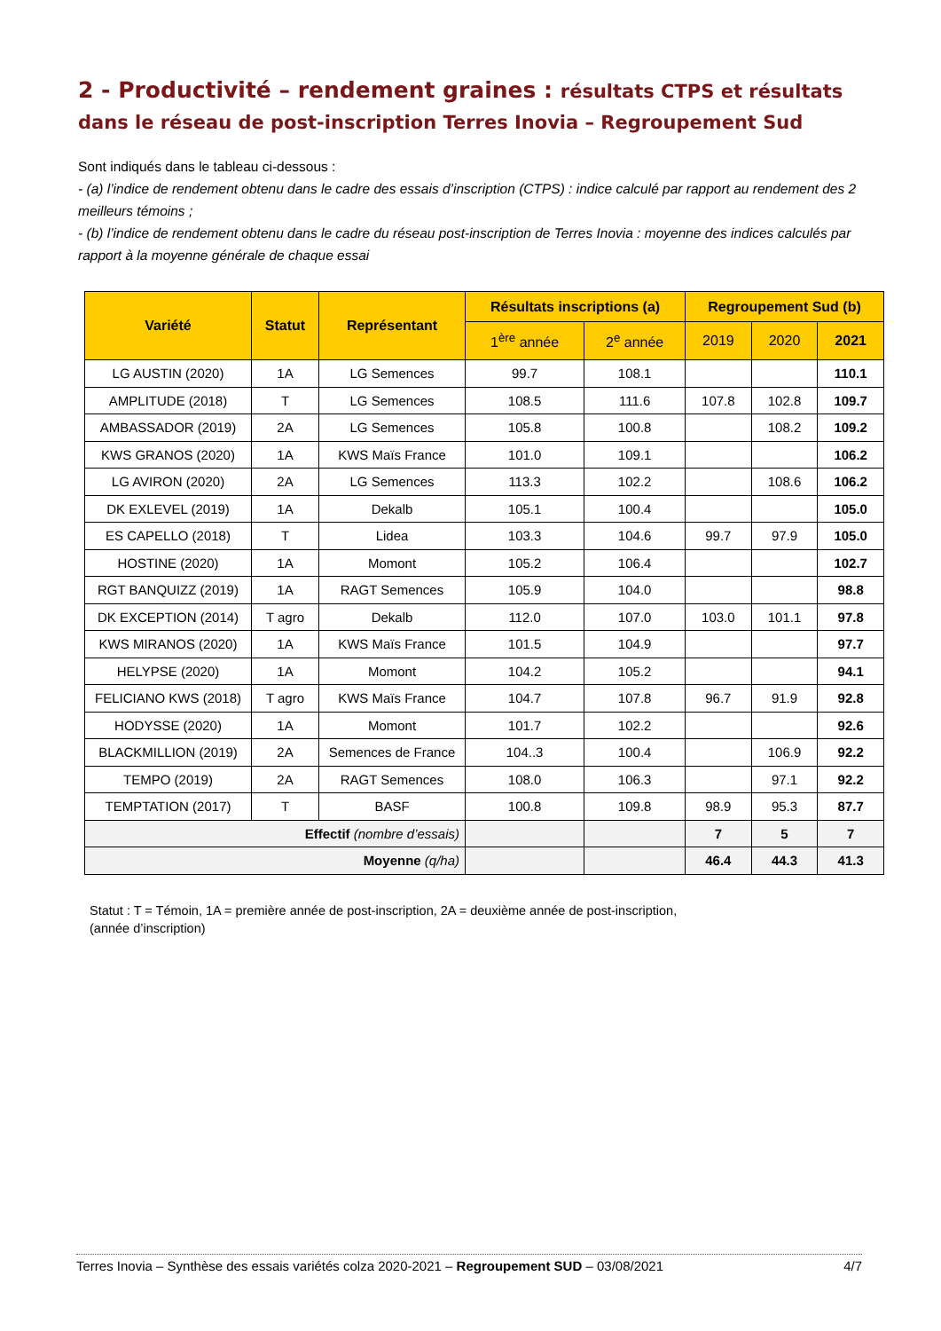2 - Productivité – rendement graines : résultats CTPS et résultats dans le réseau de post-inscription Terres Inovia – Regroupement Sud
Sont indiqués dans le tableau ci-dessous :
- (a) l’indice de rendement obtenu dans le cadre des essais d’inscription (CTPS) : indice calculé par rapport au rendement des 2 meilleurs témoins ;
- (b) l’indice de rendement obtenu dans le cadre du réseau post-inscription de Terres Inovia : moyenne des indices calculés par rapport à la moyenne générale de chaque essai
| Variété | Statut | Représentant | Résultats inscriptions (a) | | Regroupement Sud (b) | | |
| --- | --- | --- | --- | --- | --- | --- | --- |
| | | | 1<sup>ère</sup> année | 2<sup>e</sup> année | 2019 | 2020 | 2021 |
| LG AUSTIN (2020) | 1A | LG Semences | 99.7 | 108.1 | | | 110.1 |
| AMPLITUDE (2018) | T | LG Semences | 108.5 | 111.6 | 107.8 | 102.8 | 109.7 |
| AMBASSADOR (2019) | 2A | LG Semences | 105.8 | 100.8 | | 108.2 | 109.2 |
| KWS GRANOS (2020) | 1A | KWS Maïs France | 101.0 | 109.1 | | | 106.2 |
| LG AVIRON (2020) | 2A | LG Semences | 113.3 | 102.2 | | 108.6 | 106.2 |
| DK EXLEVEL (2019) | 1A | Dekalb | 105.1 | 100.4 | | | 105.0 |
| ES CAPELLO (2018) | T | Lidea | 103.3 | 104.6 | 99.7 | 97.9 | 105.0 |
| HOSTINE (2020) | 1A | Momont | 105.2 | 106.4 | | | 102.7 |
| RGT BANQUIZZ (2019) | 1A | RAGT Semences | 105.9 | 104.0 | | | 98.8 |
| DK EXCEPTION (2014) | T agro | Dekalb | 112.0 | 107.0 | 103.0 | 101.1 | 97.8 |
| KWS MIRANOS (2020) | 1A | KWS Maïs France | 101.5 | 104.9 | | | 97.7 |
| HELYPSE (2020) | 1A | Momont | 104.2 | 105.2 | | | 94.1 |
| FELICIANO KWS (2018) | T agro | KWS Maïs France | 104.7 | 107.8 | 96.7 | 91.9 | 92.8 |
| HODYSSE (2020) | 1A | Momont | 101.7 | 102.2 | | | 92.6 |
| BLACKMILLION (2019) | 2A | Semences de France | 104..3 | 100.4 | | 106.9 | 92.2 |
| TEMPO (2019) | 2A | RAGT Semences | 108.0 | 106.3 | | 97.1 | 92.2 |
| TEMPTATION (2017) | T | BASF | 100.8 | 109.8 | 98.9 | 95.3 | 87.7 |
| Effectif (nombre d’essais) | | | | | 7 | 5 | 7 |
| Moyenne (q/ha) | | | | | 46.4 | 44.3 | 41.3 |
Statut : T = Témoin, 1A = première année de post-inscription, 2A = deuxième année de post-inscription,
(année d’inscription)
Terres Inovia – Synthèse des essais variétés colza 2020-2021 – Regroupement SUD – 03/08/2021 4/7